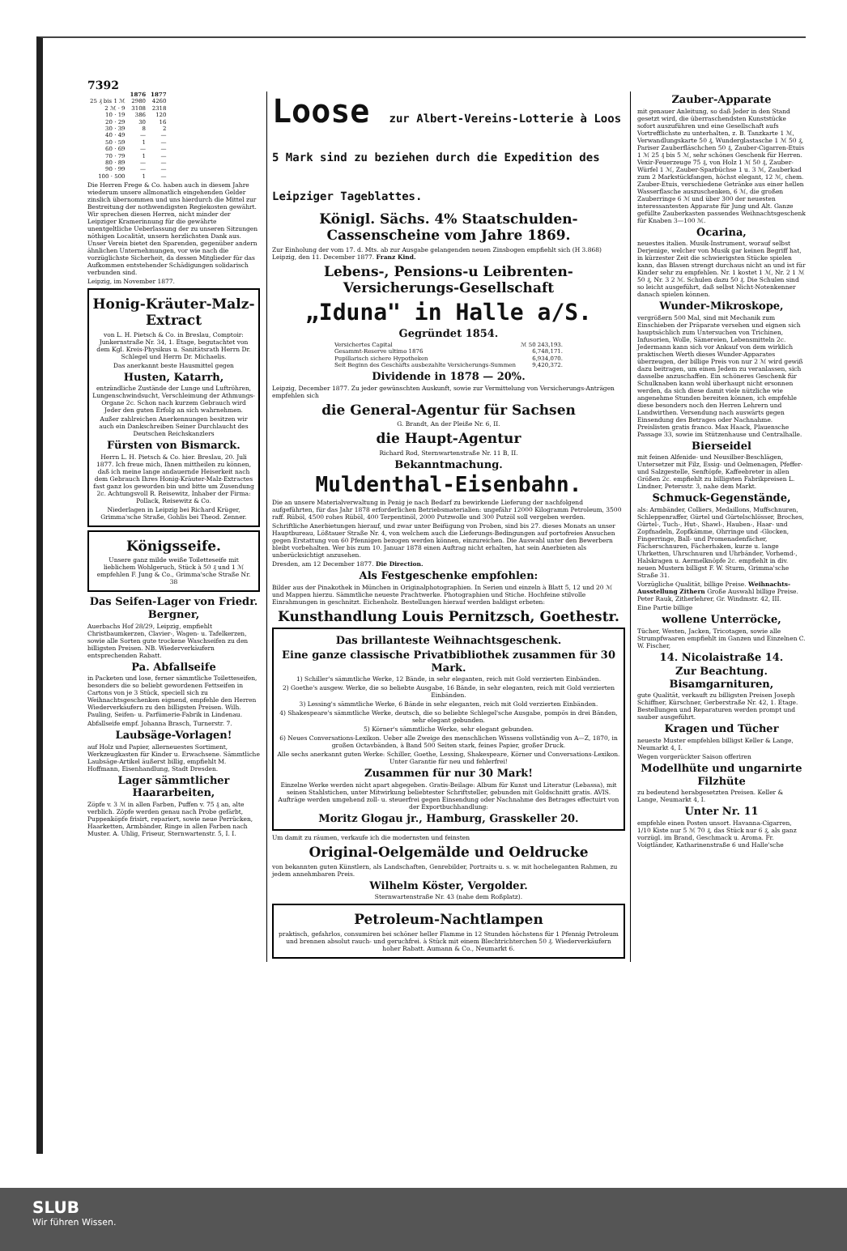7392
| | 1876 | 1877 |
| --- | --- | --- |
| 25 ₰ bis 1 ℳ | 2980 | 4260 |
| 2 ℳ · 9 | 3108 | 2318 |
| 10 · 19 | 386 | 120 |
| 20 · 29 | 30 | 16 |
| 30 · 39 | 8 | 2 |
| 40 · 49 | — | — |
| 50 · 59 | 1 | — |
| 60 · 69 | — | — |
| 70 · 79 | 1 | — |
| 80 · 89 | — | — |
| 90 · 99 | — | — |
| 100 · 500 | 1 | — |
Die Herren Frege & Co. haben auch in diesem Jahre wiederum unsere allmonatlich eingehenden Gelder zinslich übernommen und uns hierdurch die Mittel zur Bestreitung der nothwendigsten Regiekosten gewährt. Wir sprechen diesen Herren, nicht minder der Leipziger Kramerinnung für die gewährte unentgeltliche Ueberlassung der zu unseren Sitzungen nöthigen Localität, unsern herzlichsten Dank aus. Unser Verein bietet den Sparenden, gegenüber andern ähnlichen Unternehmungen, vor wie nach die vorzüglichste Sicherheit, da dessen Mitglieder für das Aufkommen entstehender Schädigungen solidarisch verbunden sind.
Leipzig, im November 1877.
Honig-Kräuter-Malz-Extract
von L. H. Pietsch & Co. in Breslau, Comptoir: Junkernstraße Nr. 34, 1. Etage, begutachtet von dem Kgl. Kreis-Physikus u. Sanitätsrath Herrn Dr. Schlegel und Herrn Dr. Michaelis.
Das anerkannt beste Hausmittel gegen
Husten, Katarrh,
entzündliche Zustände der Lunge und Luftröhren, Lungenschwindsucht, Verschleimung der Athmungs-Organe 2c. Schon nach kurzem Gebrauch wird Jeder den guten Erfolg an sich wahrnehmen.
Außer zahlreichen Anerkennungen besitzen wir auch ein Dankschreiben Seiner Durchlaucht des Deutschen Reichskanzlers
Fürsten von Bismarck.
Herrn L. H. Pietsch & Co. hier. Breslau, 20. Juli 1877. Ich freue mich, Ihnen mittheilen zu können, daß ich meine lange andauernde Heiserkeit nach dem Gebrauch Ihres Honig-Kräuter-Malz-Extractes fast ganz los geworden bin und bitte um Zusendung 2c. Achtungsvoll R. Reisewitz, Inhaber der Firma: Pollack, Reisewitz & Co.
Niederlagen in Leipzig bei Richard Krüger, Grimma'sche Straße, Gohlis bei Theod. Zenner.
Königsseife.
Unsere ganz milde weiße Toiletteseife mit lieblichem Wohlgeruch, Stück à 50 ₰ und 1 ℳ empfehlen F. Jung & Co., Grimma'sche Straße Nr. 38
Das Seifen-Lager von Friedr. Bergner,
Auerbachs Hof 28/29, Leipzig, empfiehlt Christbaumkerzen, Clavier-, Wagen- u. Tafelkerzen, sowie alle Sorten gute trockene Waschseifen zu den billigsten Preisen. NB. Wiederverkäufern entsprechenden Rabatt.
Pa. Abfallseife
in Packeten und lose, ferner sämmtliche Toiletteseifen, besonders die so beliebt gewordenen Fettseifen in Cartons von je 3 Stück, speciell sich zu Weihnachtsgeschenken eignend, empfehle den Herren Wiederverkäufern zu den billigsten Preisen. Wilh. Pauling, Seifen- u. Parfümerie-Fabrik in Lindenau.
Abfallseife empf. Johanna Brasch, Turnerstr. 7.
Laubsäge-Vorlagen!
auf Holz und Papier, allerneuestes Sortiment, Werkzeugkasten für Kinder u. Erwachsene. Sämmtliche Laubsäge-Artikel äußerst billig, empfiehlt M. Hoffmann, Eisenhandlung, Stadt Dresden.
Lager sämmtlicher Haararbeiten,
Zöpfe v. 3 ℳ in allen Farben, Puffen v. 75 ₰ an, alte verblich. Zöpfe werden genau nach Probe gefärbt, Puppenköpfe frisirt, repariert, sowie neue Perrücken, Haarketten, Armbänder, Ringe in allen Farben nach Muster. A. Uhlig, Friseur, Sternwartenstr. 5, I. I.
Loose zur Albert-Vereins-Lotterie à Loos 5 Mark sind zu beziehen durch die Expedition des Leipziger Tageblattes.
Königl. Sächs. 4% Staatschulden-Cassenscheine vom Jahre 1869.
Zur Einholung der vom 17. d. Mts. ab zur Ausgabe gelangenden neuen Zinsbogen empfiehlt sich (H 3.868) Leipzig, den 11. December 1877. Franz Kind.
Lebens-, Pensions-u Leibrenten-Versicherungs-Gesellschaft
„Iduna" in Halle a/S.
Gegründet 1854.
| Versichertes Capital | ℳ 50 243,193. |
| Gesammt-Reserve ultimo 1876 | 6,748,171. |
| Pupillarisch sichere Hypotheken | 6,934,070. |
| Seit Beginn des Geschäfts ausbezahlte Versicherungs-Summen | 9,420,372. |
Dividende in 1878 — 20%.
Leipzig, December 1877. Zu jeder gewünschten Auskunft, sowie zur Vermittelung von Versicherungs-Anträgen empfehlen sich
die General-Agentur für Sachsen
G. Brandt, An der Pleiße Nr. 6, II.
die Haupt-Agentur
Richard Rod, Sternwartenstraße Nr. 11 B, II.
Bekanntmachung.
Muldenthal-Eisenbahn.
Die an unsere Materialverwaltung in Penig je nach Bedarf zu bewirkende Lieferung der nachfolgend aufgeführten, für das Jahr 1878 erforderlichen Betriebsmaterialien: ungefähr 12000 Kilogramm Petroleum, 3500 raff. Rüböl, 4500 rohes Rüböl, 400 Terpentinöl, 2000 Putzwolle und 300 Putzöl soll vergeben werden.
Schriftliche Anerbietungen hierauf, und zwar unter Beifügung von Proben, sind bis 27. dieses Monats an unser Hauptbureau, Lößtauer Straße Nr. 4, von welchem auch die Lieferungs-Bedingungen auf portofreies Ansuchen gegen Erstattung von 60 Pfennigen bezogen werden können, einzureichen. Die Auswahl unter den Bewerbern bleibt vorbehalten. Wer bis zum 10. Januar 1878 einen Auftrag nicht erhalten, hat sein Anerbieten als unberücksichtigt anzusehen.
Dresden, am 12 December 1877. Die Direction.
Als Festgeschenke empfohlen:
Bilder aus der Pinakothek in München in Originalphotographien. In Serien und einzeln à Blatt 5, 12 und 20 ℳ und Mappen hierzu. Sämmtliche neueste Prachtwerke. Photographien und Stiche. Hochfeine stilvolle Einrahmungen in geschnitzt. Eichenholz. Bestellungen hierauf werden baldigst erbeten:
Kunsthandlung Louis Pernitzsch, Goethestr.
Das brillanteste Weihnachtsgeschenk.
Eine ganze classische Privatbibliothek zusammen für 30 Mark.
1) Schiller's sämmtliche Werke, 12 Bände, in sehr eleganten, reich mit Gold verzierten Einbänden.
2) Goethe's ausgew. Werke, die so beliebte Ausgabe, 16 Bände, in sehr eleganten, reich mit Gold verzierten Einbänden.
3) Lessing's sämmtliche Werke, 6 Bände in sehr eleganten, reich mit Gold verzierten Einbänden.
4) Shakespeare's sämmtliche Werke, deutsch, die so beliebte Schlegel'sche Ausgabe, pompös in drei Bänden, sehr elegant gebunden.
5) Körner's sämmtliche Werke, sehr elegant gebunden.
6) Neues Conversations-Lexikon. Ueber alle Zweige des menschlichen Wissens vollständig von A—Z, 1870, in großen Octavbänden, à Band 500 Seiten stark, feines Papier, großer Druck.
Alle sechs anerkannt guten Werke: Schiller, Goethe, Lessing, Shakespeare, Körner und Conversations-Lexikon. Unter Garantie für neu und fehlerfrei!
Zusammen für nur 30 Mark!
Einzelne Werke werden nicht apart abgegeben. Gratis-Beilage: Album für Kunst und Literatur (Lebassa), mit seinen Stahlstichen, unter Mitwirkung beliebtester Schriftsteller, gebunden mit Goldschnitt gratis. AVIS. Aufträge werden umgehend zoll- u. steuerfrei gegen Einsendung oder Nachnahme des Betrages effectuirt von der Exportbuchhandlung:
Moritz Glogau jr., Hamburg, Grasskeller 20.
Um damit zu räumen, verkaufe ich die modernsten und feinsten
Original-Oelgemälde und Oeldrucke
von bekannten guten Künstlern, als Landschaften, Genrebilder, Portraits u. s. w. mit hocheleganten Rahmen, zu jedem annehmbaren Preis.
Wilhelm Köster, Vergolder.
Sternwartenstraße Nr. 43 (nahe dem Roßplatz).
Petroleum-Nachtlampen
praktisch, gefahrlos, consumiren bei schöner heller Flamme in 12 Stunden höchstens für 1 Pfennig Petroleum und brennen absolut rauch- und geruchfrei. à Stück mit einem Blechtrichterchen 50 ₰. Wiederverkäufern hoher Rabatt. Aumann & Co., Neumarkt 6.
Zauber-Apparate
mit genauer Anleitung, so daß Jeder in den Stand gesetzt wird, die überraschendsten Kunststücke sofort auszuführen und eine Gesellschaft aufs Vortrefflichste zu unterhalten, z. B. Tanzkarte 1 ℳ, Verwandlungskarte 50 ₰, Wunderglastasche 1 ℳ 50 ₰, Pariser Zauberfläschchen 50 ₰, Zauber-Cigarren-Etuis 1 ℳ 25 ₰ bis 5 ℳ, sehr schönes Geschenk für Herren. Vexir-Feuerzeuge 75 ₰, von Holz 1 ℳ 50 ₰, Zauber-Würfel 1 ℳ, Zauber-Sparbüchse 1 u. 3 ℳ, Zauberkad zum 2 Markstückfangen, höchst elegant, 12 ℳ, chem. Zauber-Etuis, verschiedene Getränke aus einer hellen Wasserflasche auszuschenken, 6 ℳ, die großen Zauberringe 6 ℳ und über 300 der neuesten interessantesten Apparate für Jung und Alt. Ganze gefüllte Zauberkasten passendes Weihnachtsgeschenk für Knaben 3—100 ℳ.
Ocarina,
neuestes italien. Musik-Instrument, worauf selbst Derjenige, welcher von Musik gar keinen Begriff hat, in kürzester Zeit die schwierigsten Stücke spielen kann, das Blasen strengt durchaus nicht an und ist für Kinder sehr zu empfehlen. Nr. 1 kostet 1 ℳ, Nr. 2 1 ℳ 50 ₰, Nr. 3 2 ℳ. Schulen dazu 50 ₰. Die Schulen sind so leicht ausgeführt, daß selbst Nicht-Notenkenner danach spielen können.
Wunder-Mikroskope,
vergrößern 500 Mal, sind mit Mechanik zum Einschieben der Präparate versehen und eignen sich hauptsächlich zum Untersuchen von Trichinen, Infusorien, Wolle, Sämereien, Lebensmitteln 2c. Jedermann kann sich vor Ankauf von dem wirklich praktischen Werth dieses Wunder-Apparates überzeugen, der billige Preis von nur 2 ℳ wird gewiß dazu beitragen, um einen Jedem zu veranlassen, sich dasselbe anzuschaffen. Ein schöneres Geschenk für Schulknaben kann wohl überhaupt nicht ersonnen werden, da sich diese damit viele nützliche wie angenehme Stunden bereiten können, ich empfehle diese besonders noch den Herren Lehrern und Landwirthen. Versendung nach auswärts gegen Einsendung des Betrages oder Nachnahme. Preislisten gratis franco. Max Haack, Plauensche Passage 33, sowie im Stützenhause und Centralhalle.
Bierseidel
mit feinen Alfenide- und Neusilber-Beschlägen, Untersetzer mit Filz, Essig- und Oelmenagen, Pfeffer- und Salzgestelle, Senftöpfe, Kaffeebreter in allen Größen 2c. empfiehlt zu billigsten Fabrikpreisen L. Lindner, Petersstr. 3, nahe dem Markt.
Schmuck-Gegenstände,
als: Armbänder, Colliers, Medaillons, Muffschnuren, Schleppenraffer, Gürtel und Gürtelschlösser, Broches, Gürtel-, Tuch-, Hut-, Shawl-, Hauben-, Haar- und Zopfnadeln, Zopfkämme, Ohrringe und -Glocken, Fingerringe, Ball- und Promenadenfächer, Fächerschnuren, Fächerhaken, kurze u. lange Uhrketten, Uhrschnuren und Uhrbänder, Vorhemd-, Halskragen u. Aermelknöpfe 2c. empfiehlt in div. neuen Mustern billigst F. W. Sturm, Grimma'sche Straße 31.
Vorzügliche Qualität, billige Preise. Weihnachts-Ausstellung Zithern Große Auswahl billige Preise. Peter Rauk, Zitherlehrer, Gr. Windmstr. 42, III.
Eine Partie billige
wollene Unterröcke,
Tücher, Westen, Jacken, Tricotagen, sowie alle Strumpfwaaren empfiehlt im Ganzen und Einzelnen C. W. Fischer,
14. Nicolaistraße 14.
Zur Beachtung. Bisamgarnituren,
gute Qualität, verkauft zu billigsten Preisen Joseph Schiffner, Kürschner, Gerberstraße Nr. 42, 1. Etage. Bestellungen und Reparaturen werden prompt und sauber ausgeführt.
Kragen und Tücher
neueste Muster empfehlen billigst Keller & Lange, Neumarkt 4, I.
Wegen vorgerückter Saison offeriren
Modellhüte und ungarnirte Filzhüte
zu bedeutend herabgesetzten Preisen. Keller & Lange, Neumarkt 4, I.
Unter Nr. 11
empfehle einen Posten unsort. Havanna-Cigarren, 1/10 Kiste nur 5 ℳ 70 ₰, das Stück nur 6 ₰, als ganz vorzügl. im Brand, Geschmack u. Aroma. Fr. Voigtländer, Katharinenstraße 6 und Halle'sche
SLUB
Wir führen Wissen.